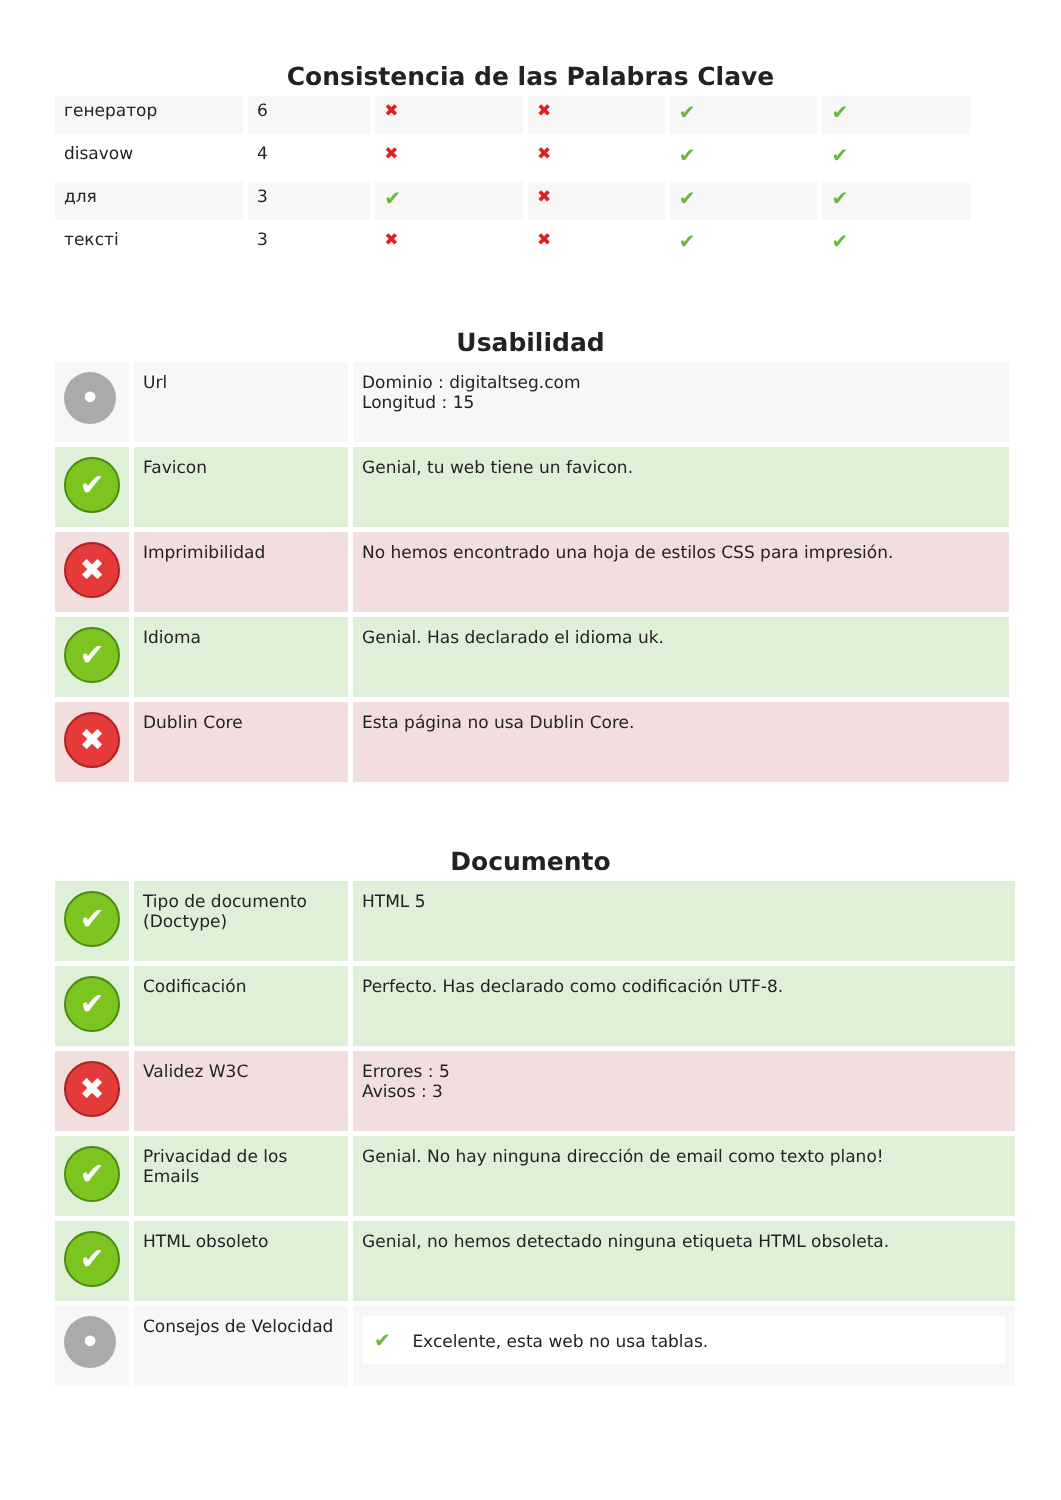Consistencia de las Palabras Clave
| генератор | 6 | ✖ | ✖ | ✔ | ✔ |
| disavow | 4 | ✖ | ✖ | ✔ | ✔ |
| для | 3 | ✔ | ✖ | ✔ | ✔ |
| тексті | 3 | ✖ | ✖ | ✔ | ✔ |
Usabilidad
| • | Url | Dominio : digitaltseg.com Longitud : 15 |
| ✔ | Favicon | Genial, tu web tiene un favicon. |
| ✖ | Imprimibilidad | No hemos encontrado una hoja de estilos CSS para impresión. |
| ✔ | Idioma | Genial. Has declarado el idioma uk. |
| ✖ | Dublin Core | Esta página no usa Dublin Core. |
Documento
| ✔ | Tipo de documento (Doctype) | HTML 5 |
| ✔ | Codificación | Perfecto. Has declarado como codificación UTF-8. |
| ✖ | Validez W3C | Errores : 5 Avisos : 3 |
| ✔ | Privacidad de los Emails | Genial. No hay ninguna dirección de email como texto plano! |
| ✔ | HTML obsoleto | Genial, no hemos detectado ninguna etiqueta HTML obsoleta. |
| • | Consejos de Velocidad | ✔ Excelente, esta web no usa tablas. |